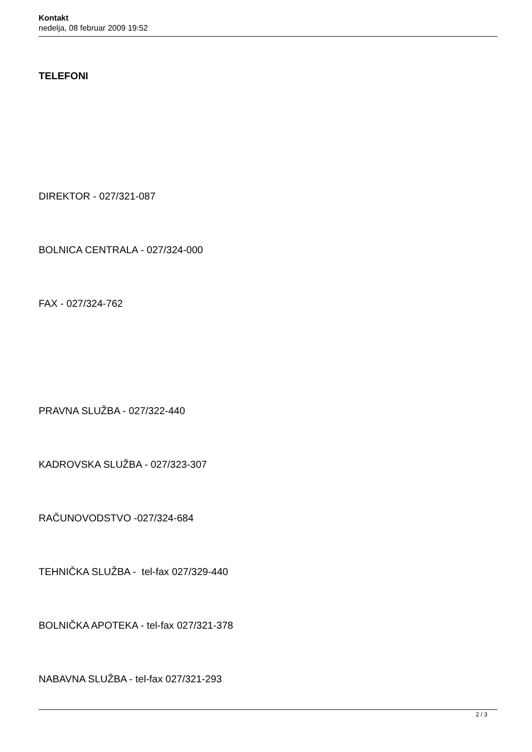Kontakt
nedelja, 08 februar 2009 19:52
TELEFONI
DIREKTOR - 027/321-087
BOLNICA CENTRALA - 027/324-000
FAX - 027/324-762
PRAVNA SLUŽBA - 027/322-440
KADROVSKA SLUŽBA - 027/323-307
RAČUNOVODSTVO -027/324-684
TEHNIČKA SLUŽBA - tel-fax 027/329-440
BOLNIČKA APOTEKA - tel-fax 027/321-378
NABAVNA SLUŽBA - tel-fax 027/321-293
2 / 3